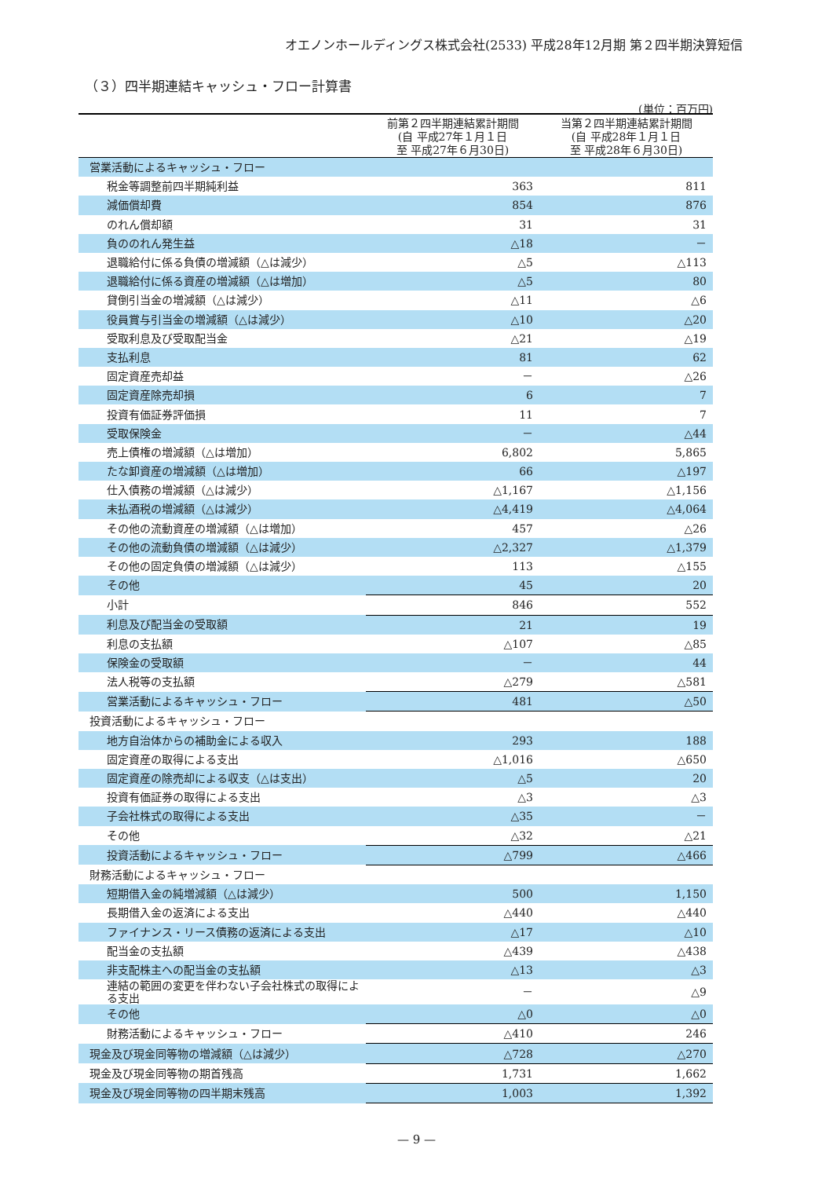オエノンホールディングス株式会社(2533) 平成28年12月期 第２四半期決算短信
（３）四半期連結キャッシュ・フロー計算書
(単位：百万円)
| | 前第２四半期連結累計期間 (自 平成27年１月１日 至 平成27年６月30日) | 当第２四半期連結累計期間 (自 平成28年１月１日 至 平成28年６月30日) |
| --- | --- | --- |
| 営業活動によるキャッシュ・フロー | | |
| 税金等調整前四半期純利益 | 363 | 811 |
| 減価償却費 | 854 | 876 |
| のれん償却額 | 31 | 31 |
| 負ののれん発生益 | △18 | － |
| 退職給付に係る負債の増減額（△は減少） | △5 | △113 |
| 退職給付に係る資産の増減額（△は増加） | △5 | 80 |
| 貸倒引当金の増減額（△は減少） | △11 | △6 |
| 役員賞与引当金の増減額（△は減少） | △10 | △20 |
| 受取利息及び受取配当金 | △21 | △19 |
| 支払利息 | 81 | 62 |
| 固定資産売却益 | － | △26 |
| 固定資産除売却損 | 6 | 7 |
| 投資有価証券評価損 | 11 | 7 |
| 受取保険金 | － | △44 |
| 売上債権の増減額（△は増加） | 6,802 | 5,865 |
| たな卸資産の増減額（△は増加） | 66 | △197 |
| 仕入債務の増減額（△は減少） | △1,167 | △1,156 |
| 未払酒税の増減額（△は減少） | △4,419 | △4,064 |
| その他の流動資産の増減額（△は増加） | 457 | △26 |
| その他の流動負債の増減額（△は減少） | △2,327 | △1,379 |
| その他の固定負債の増減額（△は減少） | 113 | △155 |
| その他 | 45 | 20 |
| 小計 | 846 | 552 |
| 利息及び配当金の受取額 | 21 | 19 |
| 利息の支払額 | △107 | △85 |
| 保険金の受取額 | － | 44 |
| 法人税等の支払額 | △279 | △581 |
| 営業活動によるキャッシュ・フロー | 481 | △50 |
| 投資活動によるキャッシュ・フロー | | |
| 地方自治体からの補助金による収入 | 293 | 188 |
| 固定資産の取得による支出 | △1,016 | △650 |
| 固定資産の除売却による収支（△は支出） | △5 | 20 |
| 投資有価証券の取得による支出 | △3 | △3 |
| 子会社株式の取得による支出 | △35 | － |
| その他 | △32 | △21 |
| 投資活動によるキャッシュ・フロー | △799 | △466 |
| 財務活動によるキャッシュ・フロー | | |
| 短期借入金の純増減額（△は減少） | 500 | 1,150 |
| 長期借入金の返済による支出 | △440 | △440 |
| ファイナンス・リース債務の返済による支出 | △17 | △10 |
| 配当金の支払額 | △439 | △438 |
| 非支配株主への配当金の支払額 | △13 | △3 |
| 連結の範囲の変更を伴わない子会社株式の取得による支出 | － | △9 |
| その他 | △0 | △0 |
| 財務活動によるキャッシュ・フロー | △410 | 246 |
| 現金及び現金同等物の増減額（△は減少） | △728 | △270 |
| 現金及び現金同等物の期首残高 | 1,731 | 1,662 |
| 現金及び現金同等物の四半期末残高 | 1,003 | 1,392 |
— 9 —